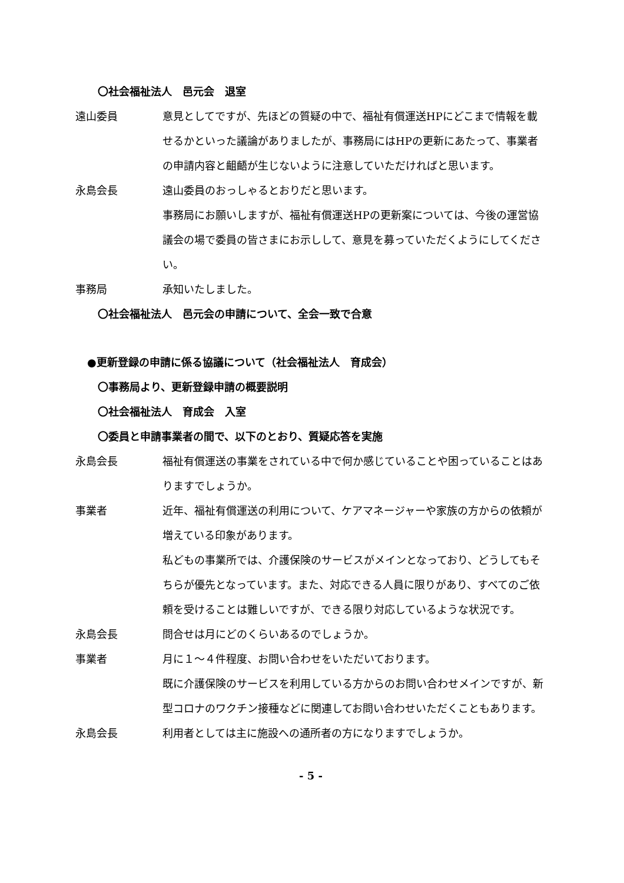〇社会福祉法人　邑元会　退室
遠山委員 意見としてですが、先ほどの質疑の中で、福祉有償運送HPにどこまで情報を載せるかといった議論がありましたが、事務局にはHPの更新にあたって、事業者の申請内容と齟齬が生じないように注意していただければと思います。
永島会長 遠山委員のおっしゃるとおりだと思います。
事務局にお願いしますが、福祉有償運送HPの更新案については、今後の運営協議会の場で委員の皆さまにお示しして、意見を募っていただくようにしてください。
事務局 承知いたしました。
〇社会福祉法人　邑元会の申請について、全会一致で合意
●更新登録の申請に係る協議について（社会福祉法人　育成会）
〇事務局より、更新登録申請の概要説明
〇社会福祉法人　育成会　入室
〇委員と申請事業者の間で、以下のとおり、質疑応答を実施
永島会長 福祉有償運送の事業をされている中で何か感じていることや困っていることはありますでしょうか。
事業者 近年、福祉有償運送の利用について、ケアマネージャーや家族の方からの依頼が増えている印象があります。
私どもの事業所では、介護保険のサービスがメインとなっており、どうしてもそちらが優先となっています。また、対応できる人員に限りがあり、すべてのご依頼を受けることは難しいですが、できる限り対応しているような状況です。
永島会長 問合せは月にどのくらいあるのでしょうか。
事業者 月に１～４件程度、お問い合わせをいただいております。
既に介護保険のサービスを利用している方からのお問い合わせメインですが、新型コロナのワクチン接種などに関連してお問い合わせいただくこともあります。
永島会長 利用者としては主に施設への通所者の方になりますでしょうか。
- 5 -